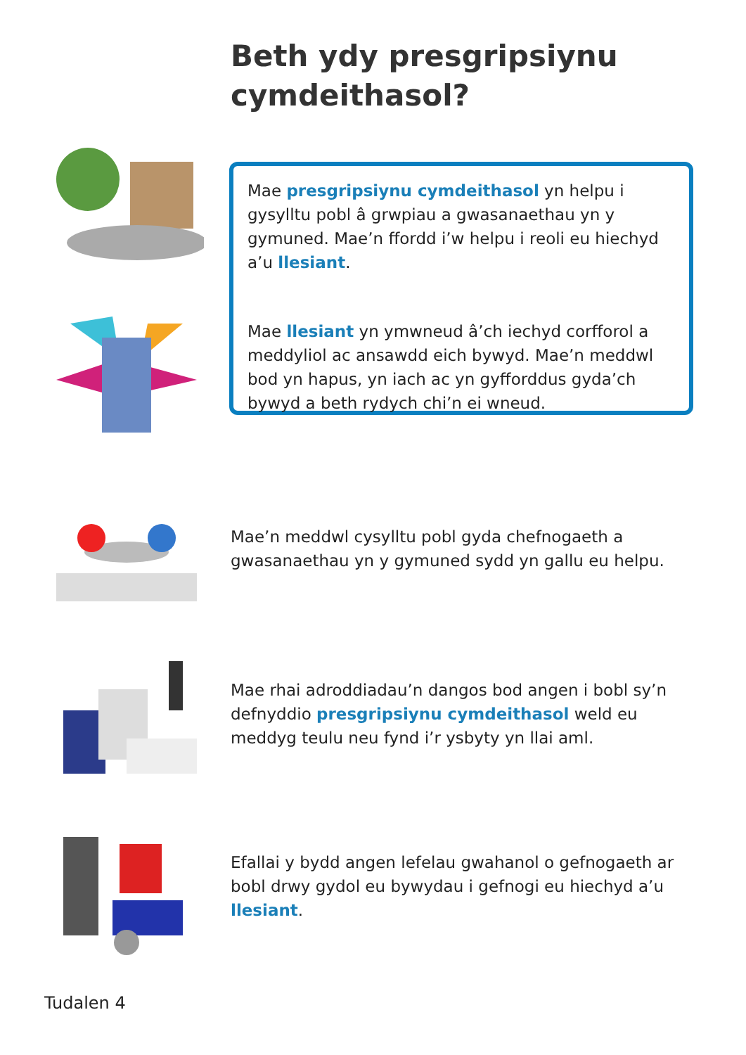Beth ydy presgripsiynu
cymdeithasol?
Mae presgripsiynu cymdeithasol yn helpu i gysylltu pobl â grwpiau a gwasanaethau yn y gymuned. Mae’n ffordd i’w helpu i reoli eu hiechyd a’u llesiant.
Mae llesiant yn ymwneud â’ch iechyd corfforol a meddyliol ac ansawdd eich bywyd. Mae’n meddwl bod yn hapus, yn iach ac yn gyfforddus gyda’ch bywyd a beth rydych chi’n ei wneud.
Mae’n meddwl cysylltu pobl gyda chefnogaeth a gwasanaethau yn y gymuned sydd yn gallu eu helpu.
Mae rhai adroddiadau’n dangos bod angen i bobl sy’n defnyddio presgripsiynu cymdeithasol weld eu meddyg teulu neu fynd i’r ysbyty yn llai aml.
Efallai y bydd angen lefelau gwahanol o gefnogaeth ar bobl drwy gydol eu bywydau i gefnogi eu hiechyd a’u llesiant.
Tudalen 4